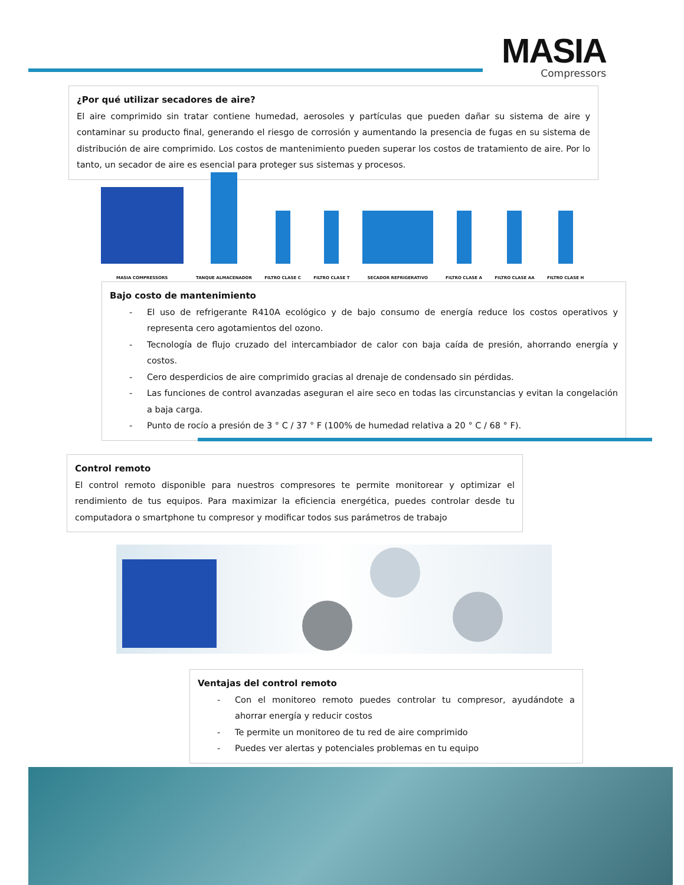MASIA
Compressors
¿Por qué utilizar secadores de aire?
El aire comprimido sin tratar contiene humedad, aerosoles y partículas que pueden dañar su sistema de aire y contaminar su producto final, generando el riesgo de corrosión y aumentando la presencia de fugas en su sistema de distribución de aire comprimido. Los costos de mantenimiento pueden superar los costos de tratamiento de aire. Por lo tanto, un secador de aire es esencial para proteger sus sistemas y procesos.
MASIA COMPRESSORS
TANQUE ALMACENADOR
FILTRO CLASE C
FILTRO CLASE T
SECADOR REFRIGERATIVO
FILTRO CLASE A
FILTRO CLASE AA
FILTRO CLASE H
Bajo costo de mantenimiento
- El uso de refrigerante R410A ecológico y de bajo consumo de energía reduce los costos operativos y representa cero agotamientos del ozono.
- Tecnología de flujo cruzado del intercambiador de calor con baja caída de presión, ahorrando energía y costos.
- Cero desperdicios de aire comprimido gracias al drenaje de condensado sin pérdidas.
- Las funciones de control avanzadas aseguran el aire seco en todas las circunstancias y evitan la congelación a baja carga.
- Punto de rocío a presión de 3 ° C / 37 ° F (100% de humedad relativa a 20 ° C / 68 ° F).
Control remoto
El control remoto disponible para nuestros compresores te permite monitorear y optimizar el rendimiento de tus equipos. Para maximizar la eficiencia energética, puedes controlar desde tu computadora o smartphone tu compresor y modificar todos sus parámetros de trabajo
Ventajas del control remoto
- Con el monitoreo remoto puedes controlar tu compresor, ayudándote a ahorrar energía y reducir costos
- Te permite un monitoreo de tu red de aire comprimido
- Puedes ver alertas y potenciales problemas en tu equipo